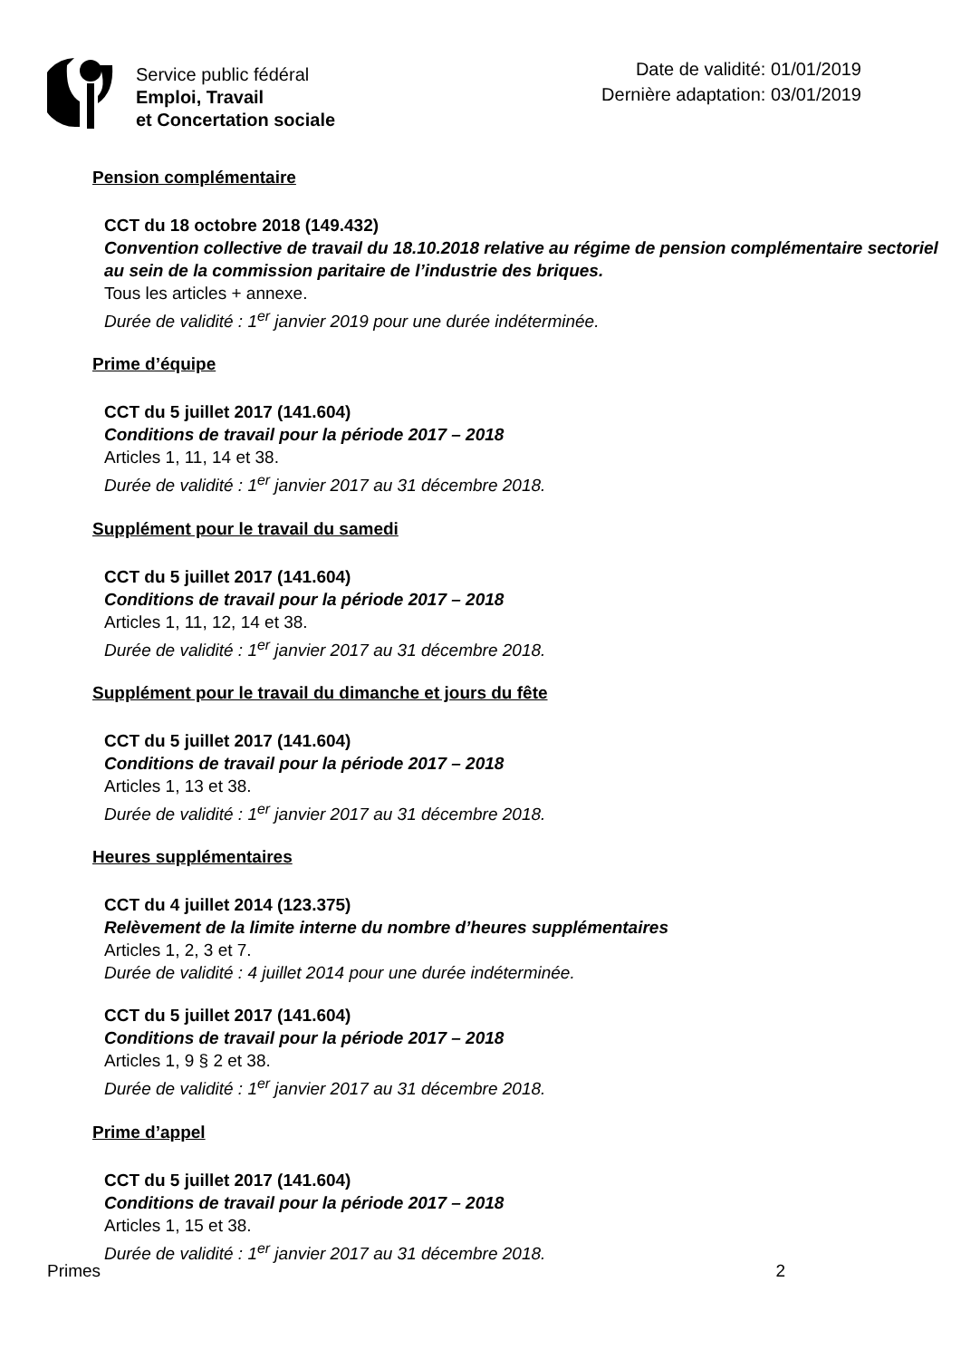Service public fédéral
Emploi, Travail
et Concertation sociale
Date de validité: 01/01/2019
Dernière adaptation: 03/01/2019
Pension complémentaire
CCT du 18 octobre 2018 (149.432)
Convention collective de travail du 18.10.2018 relative au régime de pension complémentaire sectoriel au sein de la commission paritaire de l’industrie des briques.
Tous les articles + annexe.
Durée de validité : 1<sup>er</sup> janvier 2019 pour une durée indéterminée.
Prime d’équipe
CCT du 5 juillet 2017 (141.604)
Conditions de travail pour la période 2017 – 2018
Articles 1, 11, 14 et 38.
Durée de validité : 1<sup>er</sup> janvier 2017 au 31 décembre 2018.
Supplément pour le travail du samedi
CCT du 5 juillet 2017 (141.604)
Conditions de travail pour la période 2017 – 2018
Articles 1, 11, 12, 14 et 38.
Durée de validité : 1<sup>er</sup> janvier 2017 au 31 décembre 2018.
Supplément pour le travail du dimanche et jours du fête
CCT du 5 juillet 2017 (141.604)
Conditions de travail pour la période 2017 – 2018
Articles 1, 13 et 38.
Durée de validité : 1<sup>er</sup> janvier 2017 au 31 décembre 2018.
Heures supplémentaires
CCT du 4 juillet 2014 (123.375)
Relèvement de la limite interne du nombre d’heures supplémentaires
Articles 1, 2, 3 et 7.
Durée de validité : 4 juillet 2014 pour une durée indéterminée.
CCT du 5 juillet 2017 (141.604)
Conditions de travail pour la période 2017 – 2018
Articles 1, 9 § 2 et 38.
Durée de validité : 1<sup>er</sup> janvier 2017 au 31 décembre 2018.
Prime d’appel
CCT du 5 juillet 2017 (141.604)
Conditions de travail pour la période 2017 – 2018
Articles 1, 15 et 38.
Durée de validité : 1<sup>er</sup> janvier 2017 au 31 décembre 2018.
Primes 2